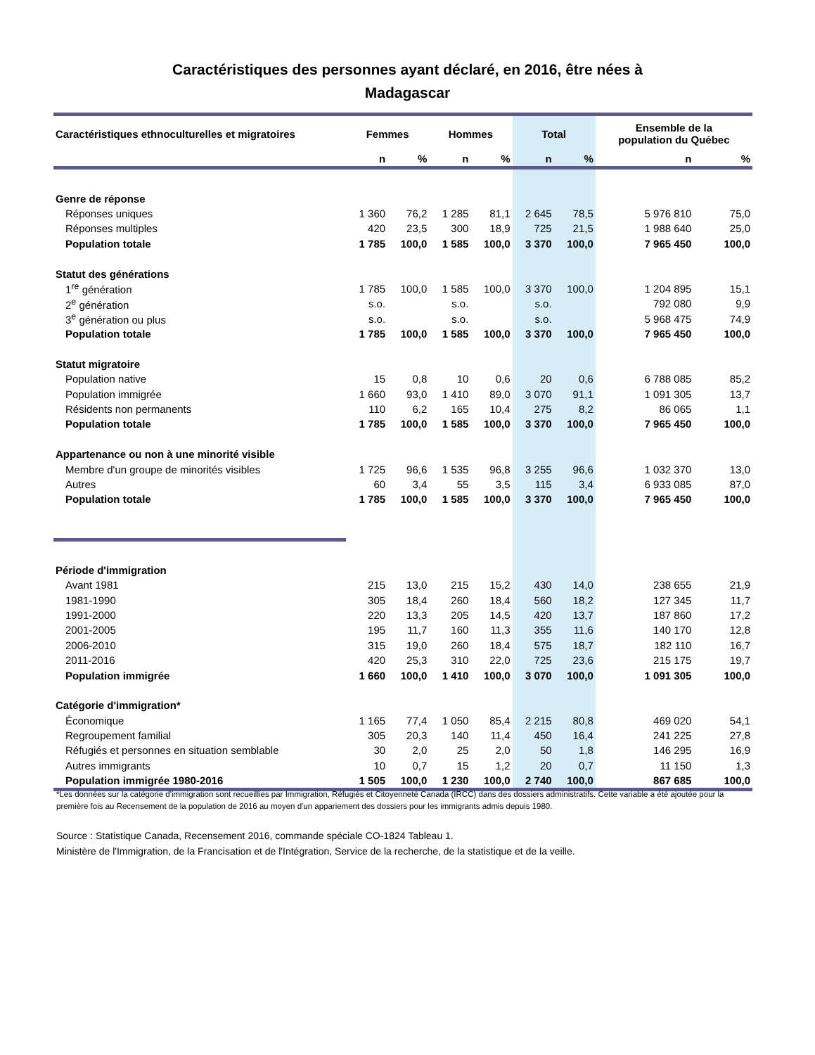Caractéristiques des personnes ayant déclaré, en 2016, être nées à
Madagascar
| Caractéristiques ethnoculturelles et migratoires | Femmes | | Hommes | | Total | | Ensemble de la population du Québec | |
| --- | --- | --- | --- | --- | --- | --- | --- | --- |
| | n | % | n | % | n | % | n | % |
| Genre de réponse | | | | | | | | |
| Réponses uniques | 1 360 | 76,2 | 1 285 | 81,1 | 2 645 | 78,5 | 5 976 810 | 75,0 |
| Réponses multiples | 420 | 23,5 | 300 | 18,9 | 725 | 21,5 | 1 988 640 | 25,0 |
| Population totale | 1 785 | 100,0 | 1 585 | 100,0 | 3 370 | 100,0 | 7 965 450 | 100,0 |
| Statut des générations | | | | | | | | |
| 1<sup>re</sup> génération | 1 785 | 100,0 | 1 585 | 100,0 | 3 370 | 100,0 | 1 204 895 | 15,1 |
| 2<sup>e</sup> génération | s.o. | | s.o. | | s.o. | | 792 080 | 9,9 |
| 3<sup>e</sup> génération ou plus | s.o. | | s.o. | | s.o. | | 5 968 475 | 74,9 |
| Population totale | 1 785 | 100,0 | 1 585 | 100,0 | 3 370 | 100,0 | 7 965 450 | 100,0 |
| Statut migratoire | | | | | | | | |
| Population native | 15 | 0,8 | 10 | 0,6 | 20 | 0,6 | 6 788 085 | 85,2 |
| Population immigrée | 1 660 | 93,0 | 1 410 | 89,0 | 3 070 | 91,1 | 1 091 305 | 13,7 |
| Résidents non permanents | 110 | 6,2 | 165 | 10,4 | 275 | 8,2 | 86 065 | 1,1 |
| Population totale | 1 785 | 100,0 | 1 585 | 100,0 | 3 370 | 100,0 | 7 965 450 | 100,0 |
| Appartenance ou non à une minorité visible | | | | | | | | |
| Membre d'un groupe de minorités visibles | 1 725 | 96,6 | 1 535 | 96,8 | 3 255 | 96,6 | 1 032 370 | 13,0 |
| Autres | 60 | 3,4 | 55 | 3,5 | 115 | 3,4 | 6 933 085 | 87,0 |
| Population totale | 1 785 | 100,0 | 1 585 | 100,0 | 3 370 | 100,0 | 7 965 450 | 100,0 |
| Période d'immigration | | | | | | | | |
| Avant 1981 | 215 | 13,0 | 215 | 15,2 | 430 | 14,0 | 238 655 | 21,9 |
| 1981-1990 | 305 | 18,4 | 260 | 18,4 | 560 | 18,2 | 127 345 | 11,7 |
| 1991-2000 | 220 | 13,3 | 205 | 14,5 | 420 | 13,7 | 187 860 | 17,2 |
| 2001-2005 | 195 | 11,7 | 160 | 11,3 | 355 | 11,6 | 140 170 | 12,8 |
| 2006-2010 | 315 | 19,0 | 260 | 18,4 | 575 | 18,7 | 182 110 | 16,7 |
| 2011-2016 | 420 | 25,3 | 310 | 22,0 | 725 | 23,6 | 215 175 | 19,7 |
| Population immigrée | 1 660 | 100,0 | 1 410 | 100,0 | 3 070 | 100,0 | 1 091 305 | 100,0 |
| Catégorie d'immigration* | | | | | | | | |
| Économique | 1 165 | 77,4 | 1 050 | 85,4 | 2 215 | 80,8 | 469 020 | 54,1 |
| Regroupement familial | 305 | 20,3 | 140 | 11,4 | 450 | 16,4 | 241 225 | 27,8 |
| Réfugiés et personnes en situation semblable | 30 | 2,0 | 25 | 2,0 | 50 | 1,8 | 146 295 | 16,9 |
| Autres immigrants | 10 | 0,7 | 15 | 1,2 | 20 | 0,7 | 11 150 | 1,3 |
| Population immigrée 1980-2016 | 1 505 | 100,0 | 1 230 | 100,0 | 2 740 | 100,0 | 867 685 | 100,0 |
*Les données sur la catégorie d'immigration sont recueillies par Immigration, Réfugiés et Citoyenneté Canada (IRCC) dans des dossiers administratifs. Cette variable a été ajoutée pour la première fois au Recensement de la population de 2016 au moyen d'un appariement des dossiers pour les immigrants admis depuis 1980.
Source : Statistique Canada, Recensement 2016, commande spéciale CO-1824 Tableau 1.
Ministère de l'Immigration, de la Francisation et de l'Intégration, Service de la recherche, de la statistique et de la veille.